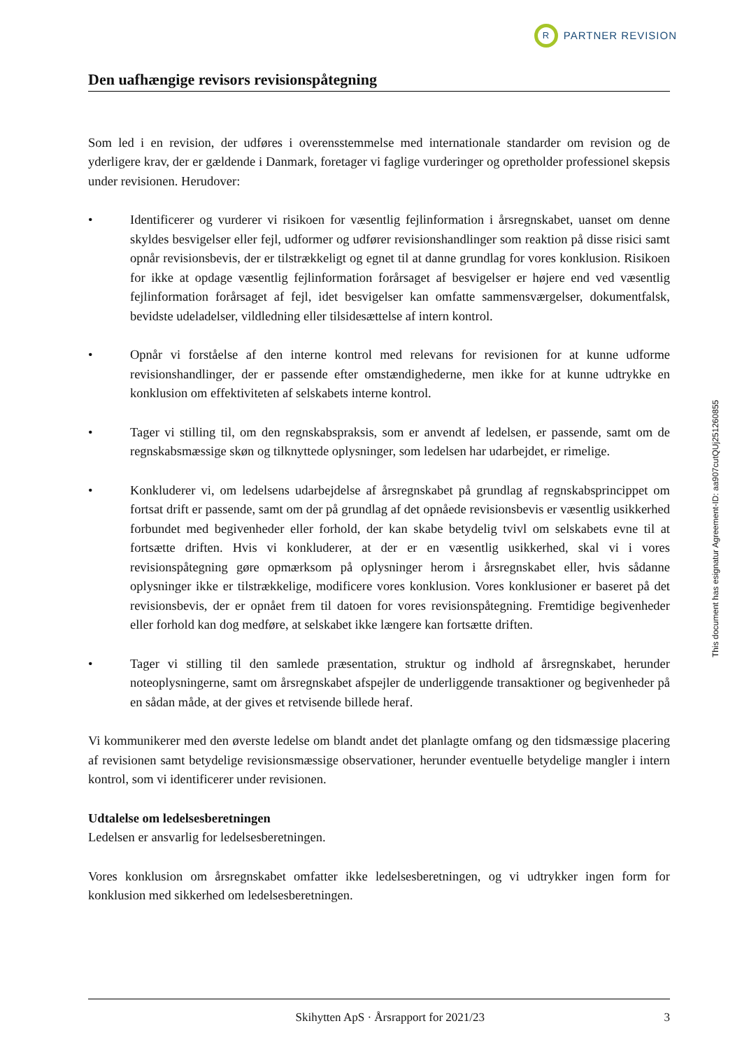R
PARTNER REVISION
Den uafhængige revisors revisionspåtegning
Som led i en revision, der udføres i overensstemmelse med internationale standarder om revision og de yderligere krav, der er gældende i Danmark, foretager vi faglige vurderinger og opretholder professionel skepsis under revisionen. Herudover:
• Identificerer og vurderer vi risikoen for væsentlig fejlinformation i årsregnskabet, uanset om denne skyldes besvigelser eller fejl, udformer og udfører revisionshandlinger som reaktion på disse risici samt opnår revisionsbevis, der er tilstrækkeligt og egnet til at danne grundlag for vores konklusion. Risikoen for ikke at opdage væsentlig fejlinformation forårsaget af besvigelser er højere end ved væsentlig fejlinformation forårsaget af fejl, idet besvigelser kan omfatte sammensværgelser, dokumentfalsk, bevidste udeladelser, vildledning eller tilsidesættelse af intern kontrol.
• Opnår vi forståelse af den interne kontrol med relevans for revisionen for at kunne udforme revisionshandlinger, der er passende efter omstændighederne, men ikke for at kunne udtrykke en konklusion om effektiviteten af selskabets interne kontrol.
• Tager vi stilling til, om den regnskabspraksis, som er anvendt af ledelsen, er passende, samt om de regnskabsmæssige skøn og tilknyttede oplysninger, som ledelsen har udarbejdet, er rimelige.
• Konkluderer vi, om ledelsens udarbejdelse af årsregnskabet på grundlag af regnskabsprincippet om fortsat drift er passende, samt om der på grundlag af det opnåede revisionsbevis er væsentlig usikkerhed forbundet med begivenheder eller forhold, der kan skabe betydelig tvivl om selskabets evne til at fortsætte driften. Hvis vi konkluderer, at der er en væsentlig usikkerhed, skal vi i vores revisionspåtegning gøre opmærksom på oplysninger herom i årsregnskabet eller, hvis sådanne oplysninger ikke er tilstrækkelige, modificere vores konklusion. Vores konklusioner er baseret på det revisionsbevis, der er opnået frem til datoen for vores revisionspåtegning. Fremtidige begivenheder eller forhold kan dog medføre, at selskabet ikke længere kan fortsætte driften.
• Tager vi stilling til den samlede præsentation, struktur og indhold af årsregnskabet, herunder noteoplysningerne, samt om årsregnskabet afspejler de underliggende transaktioner og begivenheder på en sådan måde, at der gives et retvisende billede heraf.
Vi kommunikerer med den øverste ledelse om blandt andet det planlagte omfang og den tidsmæssige placering af revisionen samt betydelige revisionsmæssige observationer, herunder eventuelle betydelige mangler i intern kontrol, som vi identificerer under revisionen.
Udtalelse om ledelsesberetningen
Ledelsen er ansvarlig for ledelsesberetningen.
Vores konklusion om årsregnskabet omfatter ikke ledelsesberetningen, og vi udtrykker ingen form for konklusion med sikkerhed om ledelsesberetningen.
This document has esignatur Agreement-ID: aa907cutQUj251260855
Skihytten ApS · Årsrapport for 2021/23 3